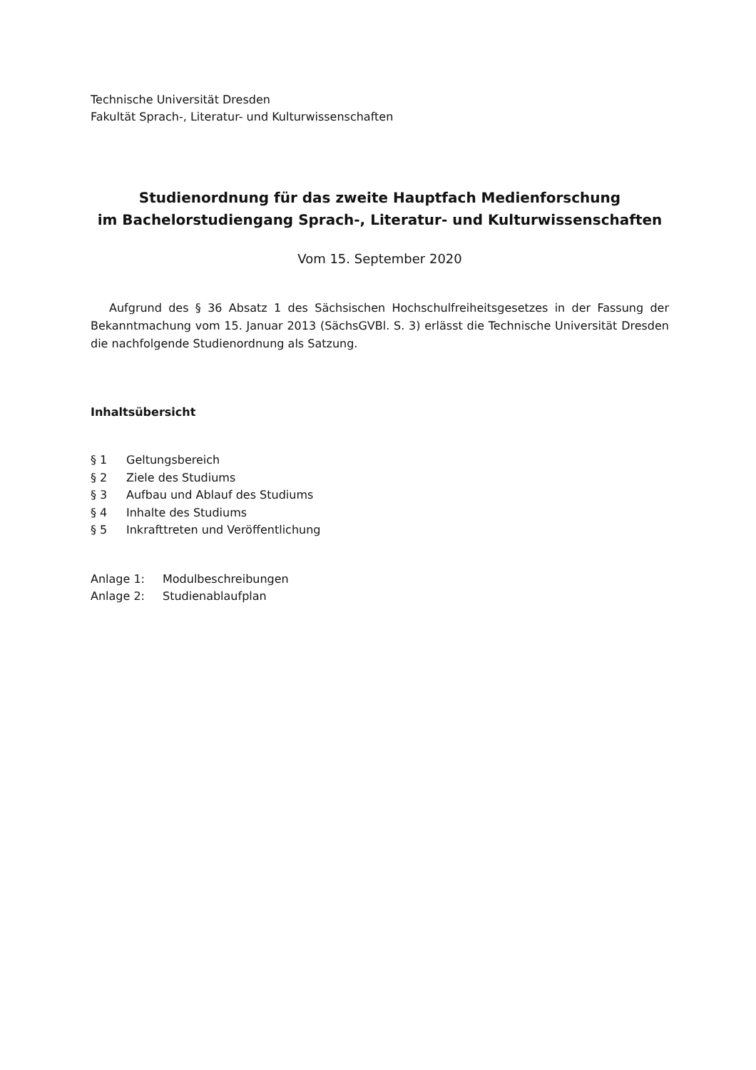Technische Universität Dresden
Fakultät Sprach-, Literatur- und Kulturwissenschaften
Studienordnung für das zweite Hauptfach Medienforschung
im Bachelorstudiengang Sprach-, Literatur- und Kulturwissenschaften
Vom 15. September 2020
Aufgrund des § 36 Absatz 1 des Sächsischen Hochschulfreiheitsgesetzes in der Fassung der Bekanntmachung vom 15. Januar 2013 (SächsGVBl. S. 3) erlässt die Technische Universität Dresden die nachfolgende Studienordnung als Satzung.
Inhaltsübersicht
§ 1 Geltungsbereich
§ 2 Ziele des Studiums
§ 3 Aufbau und Ablauf des Studiums
§ 4 Inhalte des Studiums
§ 5 Inkrafttreten und Veröffentlichung
Anlage 1: Modulbeschreibungen
Anlage 2: Studienablaufplan